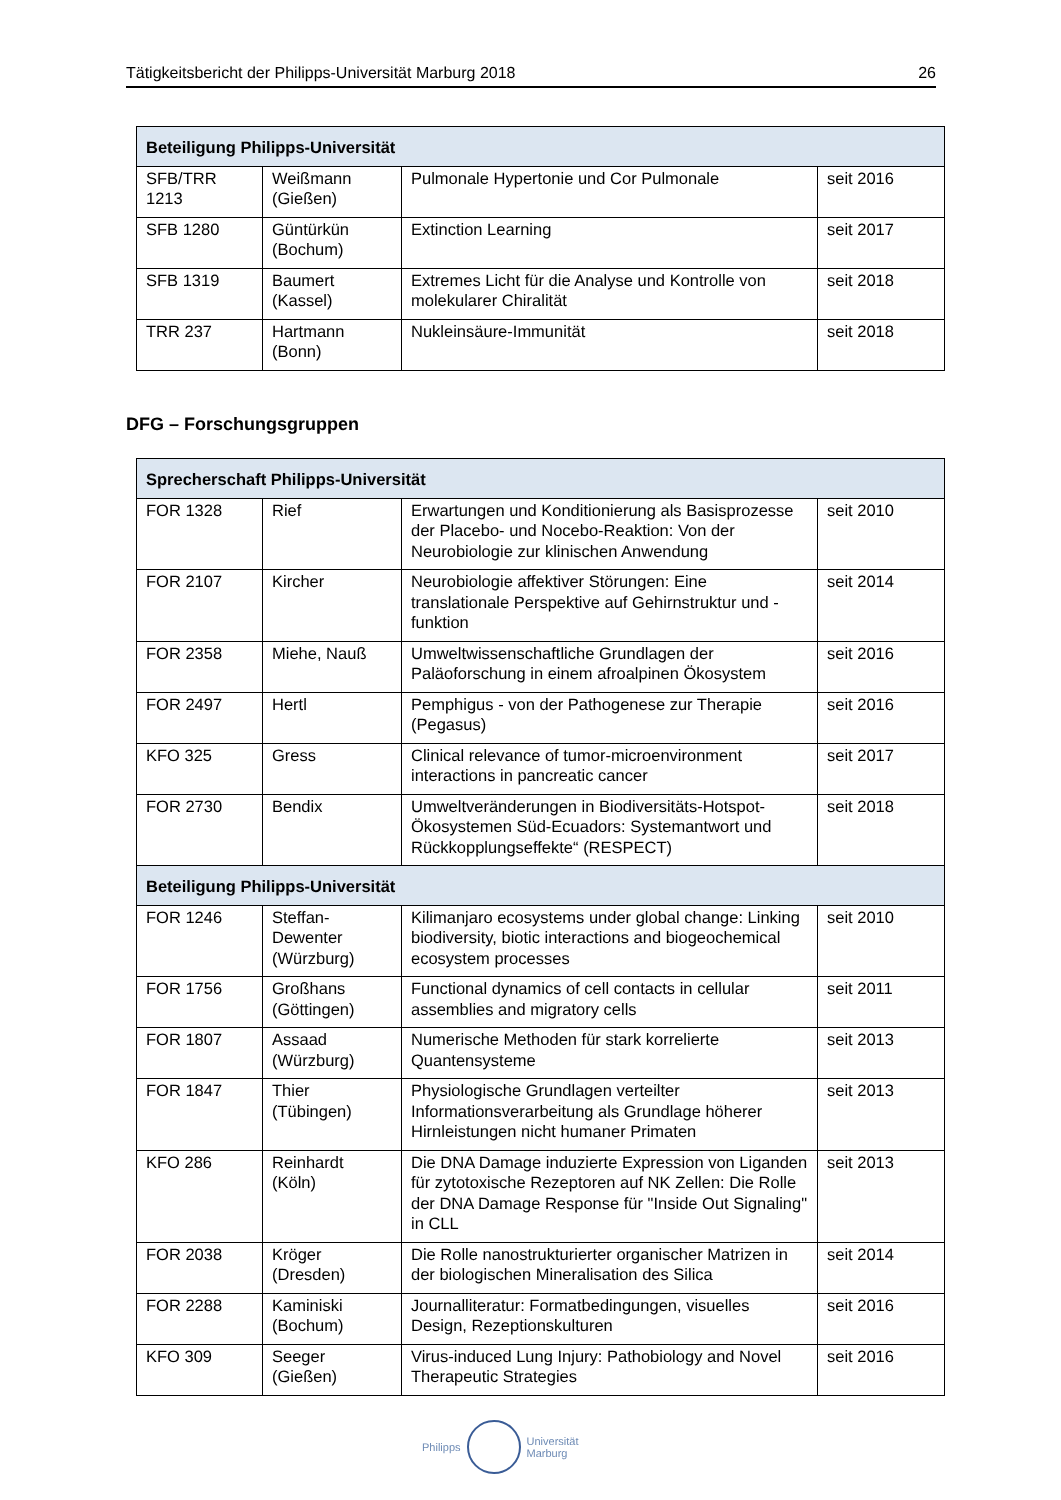Tätigkeitsbericht der Philipps-Universität Marburg 2018 26
| Beteiligung Philipps-Universität | | | |
| --- | --- | --- | --- |
| SFB/TRR 1213 | Weißmann (Gießen) | Pulmonale Hypertonie und Cor Pulmonale | seit 2016 |
| SFB 1280 | Güntürkün (Bochum) | Extinction Learning | seit 2017 |
| SFB 1319 | Baumert (Kassel) | Extremes Licht für die Analyse und Kontrolle von molekularer Chiralität | seit 2018 |
| TRR 237 | Hartmann (Bonn) | Nukleinsäure-Immunität | seit 2018 |
DFG – Forschungsgruppen
| Sprecherschaft Philipps-Universität | | | |
| --- | --- | --- | --- |
| FOR 1328 | Rief | Erwartungen und Konditionierung als Basisprozesse der Placebo- und Nocebo-Reaktion: Von der Neurobiologie zur klinischen Anwendung | seit 2010 |
| FOR 2107 | Kircher | Neurobiologie affektiver Störungen: Eine translationale Perspektive auf Gehirnstruktur und -funktion | seit 2014 |
| FOR 2358 | Miehe, Nauß | Umweltwissenschaftliche Grundlagen der Paläoforschung in einem afroalpinen Ökosystem | seit 2016 |
| FOR 2497 | Hertl | Pemphigus - von der Pathogenese zur Therapie (Pegasus) | seit 2016 |
| KFO 325 | Gress | Clinical relevance of tumor-microenvironment interactions in pancreatic cancer | seit 2017 |
| FOR 2730 | Bendix | Umweltveränderungen in Biodiversitäts-Hotspot-Ökosystemen Süd-Ecuadors: Systemantwort und Rückkopplungseffekte“ (RESPECT) | seit 2018 |
| Beteiligung Philipps-Universität | | | |
| FOR 1246 | Steffan-Dewenter (Würzburg) | Kilimanjaro ecosystems under global change: Linking biodiversity, biotic interactions and biogeochemical ecosystem processes | seit 2010 |
| FOR 1756 | Großhans (Göttingen) | Functional dynamics of cell contacts in cellular assemblies and migratory cells | seit 2011 |
| FOR 1807 | Assaad (Würzburg) | Numerische Methoden für stark korrelierte Quantensysteme | seit 2013 |
| FOR 1847 | Thier (Tübingen) | Physiologische Grundlagen verteilter Informationsverarbeitung als Grundlage höherer Hirnleistungen nicht humaner Primaten | seit 2013 |
| KFO 286 | Reinhardt (Köln) | Die DNA Damage induzierte Expression von Liganden für zytotoxische Rezeptoren auf NK Zellen: Die Rolle der DNA Damage Response für "Inside Out Signaling" in CLL | seit 2013 |
| FOR 2038 | Kröger (Dresden) | Die Rolle nanostrukturierter organischer Matrizen in der biologischen Mineralisation des Silica | seit 2014 |
| FOR 2288 | Kaminiski (Bochum) | Journalliteratur: Formatbedingungen, visuelles Design, Rezeptionskulturen | seit 2016 |
| KFO 309 | Seeger (Gießen) | Virus-induced Lung Injury: Pathobiology and Novel Therapeutic Strategies | seit 2016 |
Philipps
Universität
Marburg